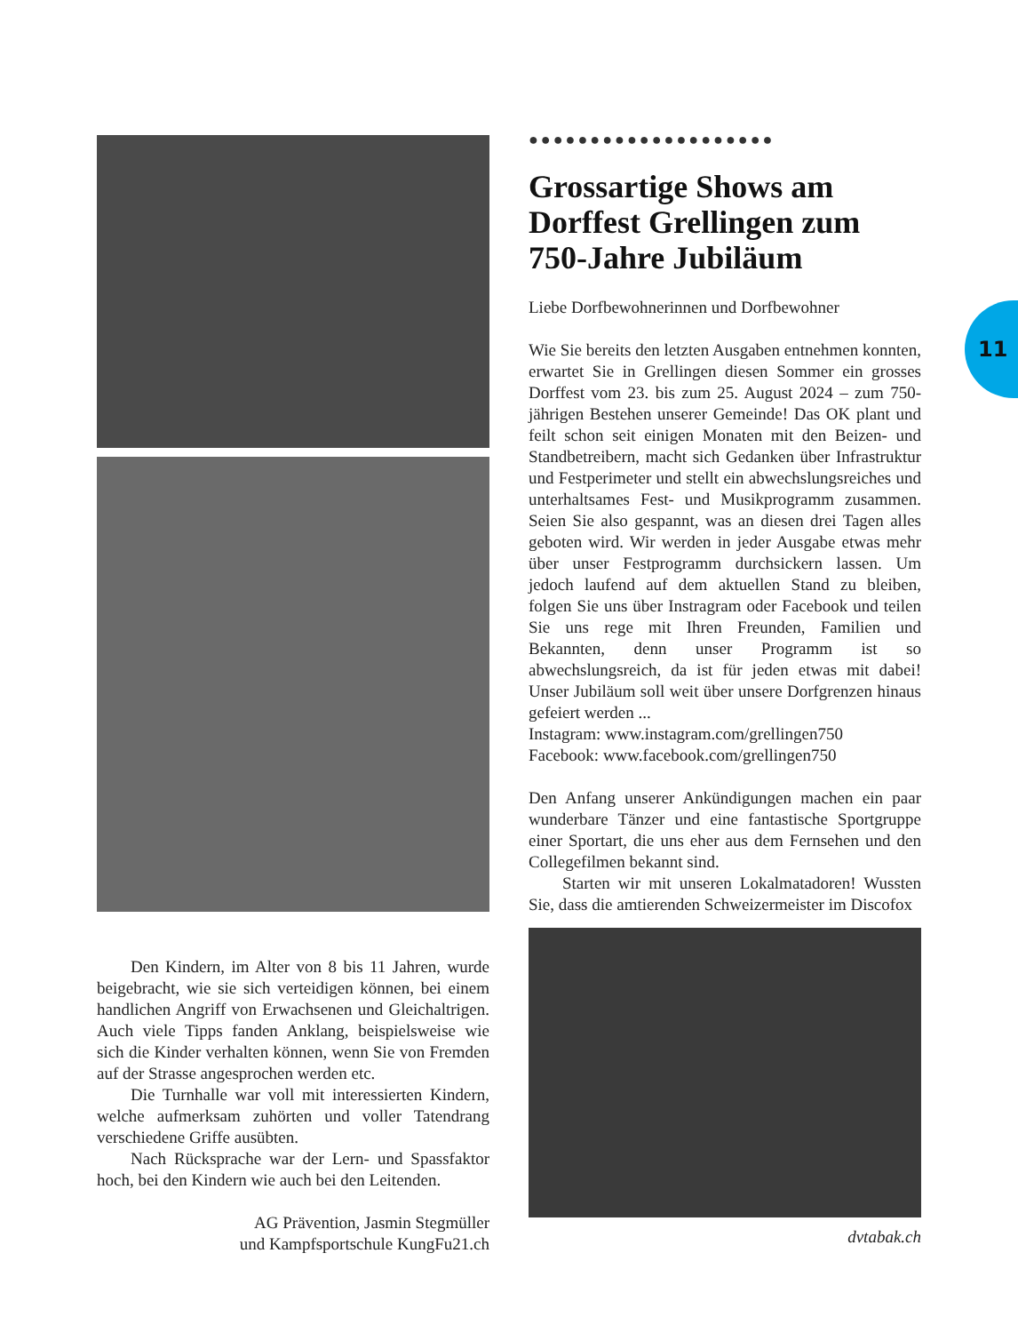Den Kindern, im Alter von 8 bis 11 Jahren, wurde beigebracht, wie sie sich verteidigen können, bei einem handlichen Angriff von Erwachsenen und Gleichaltrigen. Auch viele Tipps fanden Anklang, beispielsweise wie sich die Kinder verhalten können, wenn Sie von Fremden auf der Strasse angesprochen werden etc.
Die Turnhalle war voll mit interessierten Kindern, welche aufmerksam zuhörten und voller Tatendrang verschiedene Griffe ausübten.
Nach Rücksprache war der Lern- und Spassfaktor hoch, bei den Kindern wie auch bei den Leitenden.
AG Prävention, Jasmin Stegmüller
und Kampfsportschule KungFu21.ch
●●●●●●●●●●●●●●●●●●●●
Grossartige Shows am Dorffest Grellingen zum 750-Jahre Jubiläum
Liebe Dorfbewohnerinnen und Dorfbewohner
Wie Sie bereits den letzten Ausgaben entnehmen konnten, erwartet Sie in Grellingen diesen Sommer ein grosses Dorffest vom 23. bis zum 25. August 2024 – zum 750-jährigen Bestehen unserer Gemeinde! Das OK plant und feilt schon seit einigen Monaten mit den Beizen- und Standbetreibern, macht sich Gedanken über Infrastruktur und Festperimeter und stellt ein abwechslungsreiches und unterhaltsames Fest- und Musikprogramm zusammen. Seien Sie also gespannt, was an diesen drei Tagen alles geboten wird. Wir werden in jeder Ausgabe etwas mehr über unser Festprogramm durchsickern lassen. Um jedoch laufend auf dem aktuellen Stand zu bleiben, folgen Sie uns über Instragram oder Facebook und teilen Sie uns rege mit Ihren Freunden, Familien und Bekannten, denn unser Programm ist so abwechslungsreich, da ist für jeden etwas mit dabei! Unser Jubiläum soll weit über unsere Dorfgrenzen hinaus gefeiert werden ...
Instagram: www.instagram.com/grellingen750
Facebook: www.facebook.com/grellingen750
Den Anfang unserer Ankündigungen machen ein paar wunderbare Tänzer und eine fantastische Sportgruppe einer Sportart, die uns eher aus dem Fernsehen und den Collegefilmen bekannt sind.
Starten wir mit unseren Lokalmatadoren! Wussten Sie, dass die amtierenden Schweizermeister im Discofox
dvtabak.ch
11